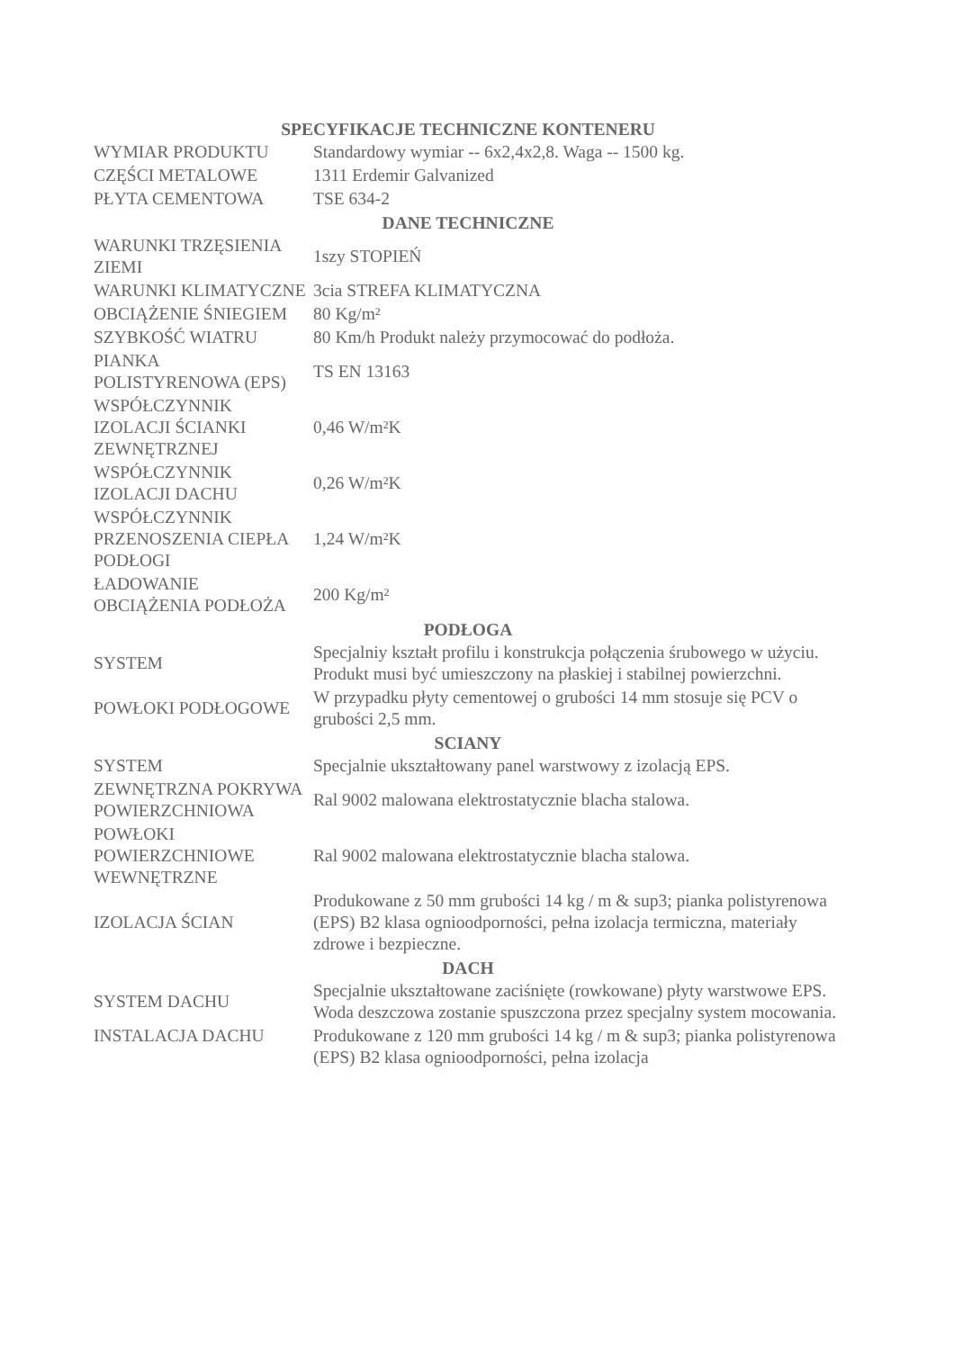| SPECYFIKACJE TECHNICZNE KONTENERU | |
| --- | --- |
| WYMIAR PRODUKTU | Standardowy wymiar -- 6x2,4x2,8. Waga -- 1500 kg. |
| CZĘŚCI METALOWE | 1311 Erdemir Galvanized |
| PŁYTA CEMENTOWA | TSE 634-2 |
| DANE TECHNICZNE | |
| WARUNKI TRZĘSIENIA ZIEMI | 1szy STOPIEŃ |
| WARUNKI KLIMATYCZNE | 3cia STREFA KLIMATYCZNA |
| OBCIĄŻENIE ŚNIEGIEM | 80 Kg/m² |
| SZYBKOŚĆ WIATRU | 80 Km/h Produkt należy przymocować do podłoża. |
| PIANKA POLISTYRENOWA (EPS) | TS EN 13163 |
| WSPÓŁCZYNNIK IZOLACJI ŚCIANKI ZEWNĘTRZNEJ | 0,46 W/m²K |
| WSPÓŁCZYNNIK IZOLACJI DACHU | 0,26 W/m²K |
| WSPÓŁCZYNNIK PRZENOSZENIA CIEPŁA PODŁOGI | 1,24 W/m²K |
| ŁADOWANIE OBCIĄŻENIA PODŁOŻA | 200 Kg/m² |
| PODŁOGA | |
| SYSTEM | Specjalniy kształt profilu i konstrukcja połączenia śrubowego w użyciu. Produkt musi być umieszczony na płaskiej i stabilnej powierzchni. |
| POWŁOKI PODŁOGOWE | W przypadku płyty cementowej o grubości 14 mm stosuje się PCV o grubości 2,5 mm. |
| SCIANY | |
| SYSTEM | Specjalnie ukształtowany panel warstwowy z izolacją EPS. |
| ZEWNĘTRZNA POKRYWA POWIERZCHNIOWA | Ral 9002 malowana elektrostatycznie blacha stalowa. |
| POWŁOKI POWIERZCHNIOWE WEWNĘTRZNE | Ral 9002 malowana elektrostatycznie blacha stalowa. |
| IZOLACJA ŚCIAN | Produkowane z 50 mm grubości 14 kg / m & sup3; pianka polistyrenowa (EPS) B2 klasa ognioodporności, pełna izolacja termiczna, materiały zdrowe i bezpieczne. |
| DACH | |
| SYSTEM DACHU | Specjalnie ukształtowane zaciśnięte (rowkowane) płyty warstwowe EPS. Woda deszczowa zostanie spuszczona przez specjalny system mocowania. |
| INSTALACJA DACHU | Produkowane z 120 mm grubości 14 kg / m & sup3; pianka polistyrenowa (EPS) B2 klasa ognioodporności, pełna izolacja |